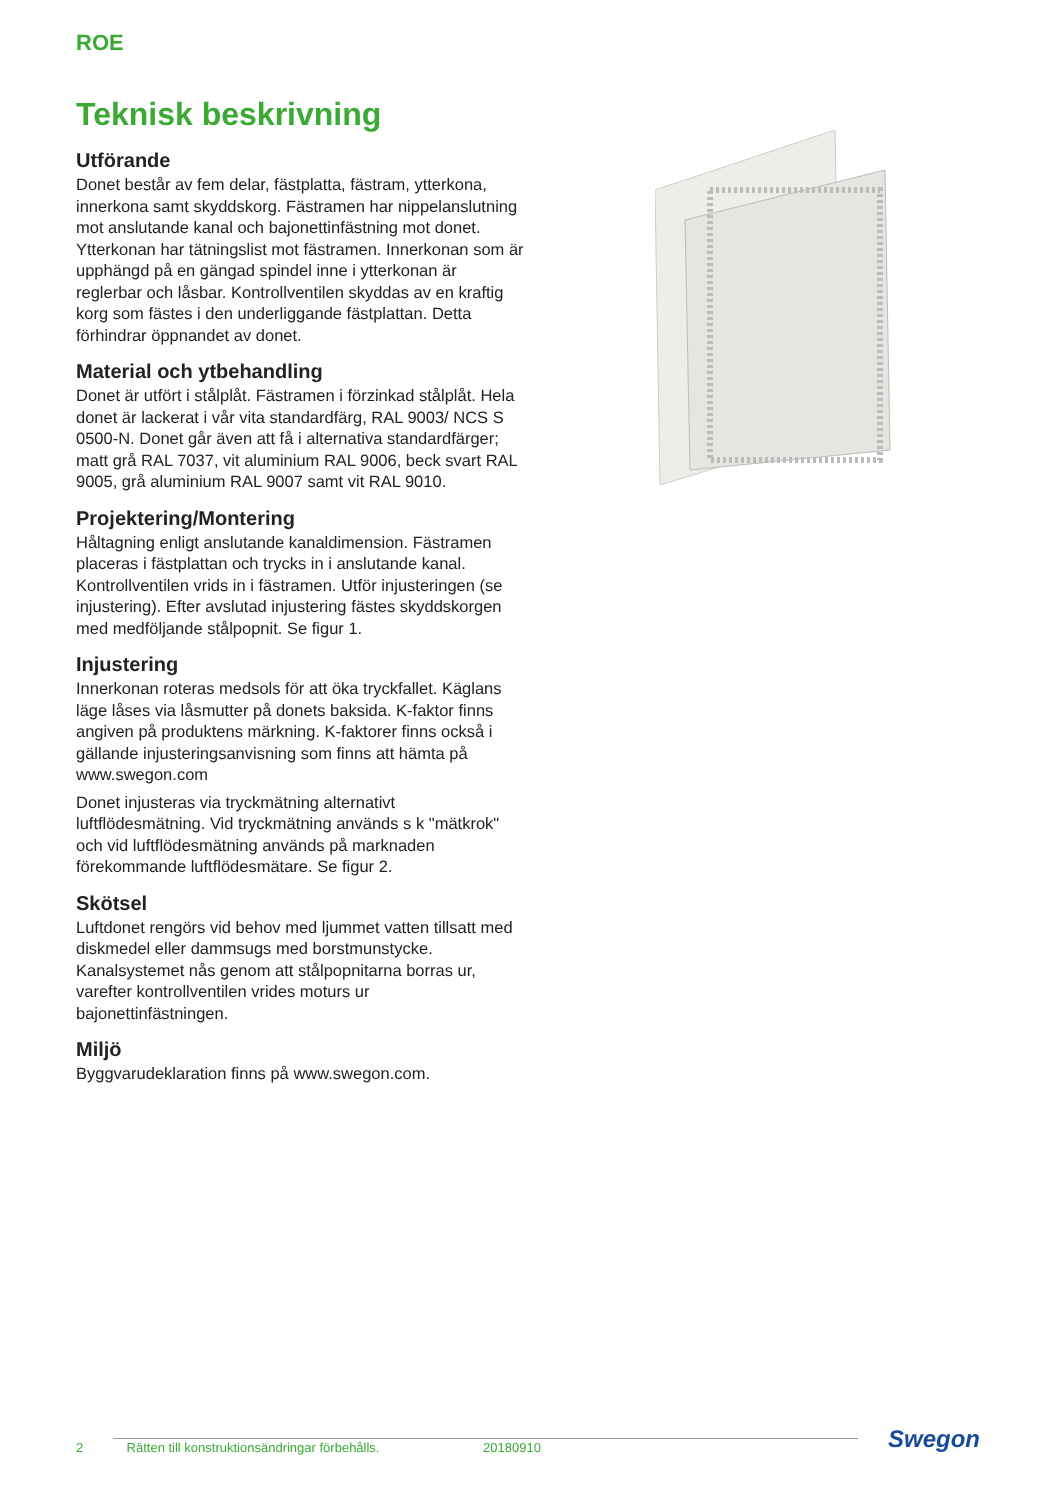ROE
Teknisk beskrivning
Utförande
Donet består av fem delar, fästplatta, fästram, ytterkona, innerkona samt skyddskorg. Fästramen har nippelanslutning mot anslutande kanal och bajonettinfästning mot donet. Ytterkonan har tätningslist mot fästramen. Innerkonan som är upphängd på en gängad spindel inne i ytterkonan är reglerbar och låsbar. Kontrollventilen skyddas av en kraftig korg som fästes i den underliggande fästplattan. Detta förhindrar öppnandet av donet.
Material och ytbehandling
Donet är utfört i stålplåt. Fästramen i förzinkad stålplåt. Hela donet är lackerat i vår vita standardfärg, RAL 9003/ NCS S 0500-N. Donet går även att få i alternativa standardfärger; matt grå RAL 7037, vit aluminium RAL 9006, beck svart RAL 9005, grå aluminium RAL 9007 samt vit RAL 9010.
Projektering/Montering
Håltagning enligt anslutande kanaldimension. Fästramen placeras i fästplattan och trycks in i anslutande kanal. Kontrollventilen vrids in i fästramen. Utför injusteringen (se injustering). Efter avslutad injustering fästes skyddskorgen med medföljande stålpopnit. Se figur 1.
Injustering
Innerkonan roteras medsols för att öka tryckfallet. Käglans läge låses via låsmutter på donets baksida. K-faktor finns angiven på produktens märkning. K-faktorer finns också i gällande injusteringsanvisning som finns att hämta på www.swegon.com
Donet injusteras via tryckmätning alternativt luftflödesmätning. Vid tryckmätning används s k "mätkrok" och vid luftflödesmätning används på marknaden förekommande luftflödesmätare. Se figur 2.
Skötsel
Luftdonet rengörs vid behov med ljummet vatten tillsatt med diskmedel eller dammsugs med borstmunstycke. Kanalsystemet nås genom att stålpopnitarna borras ur, varefter kontrollventilen vrides moturs ur bajonettinfästningen.
Miljö
Byggvarudeklaration finns på www.swegon.com.
2 Rätten till konstruktionsändringar förbehålls. 20180910 Swegon